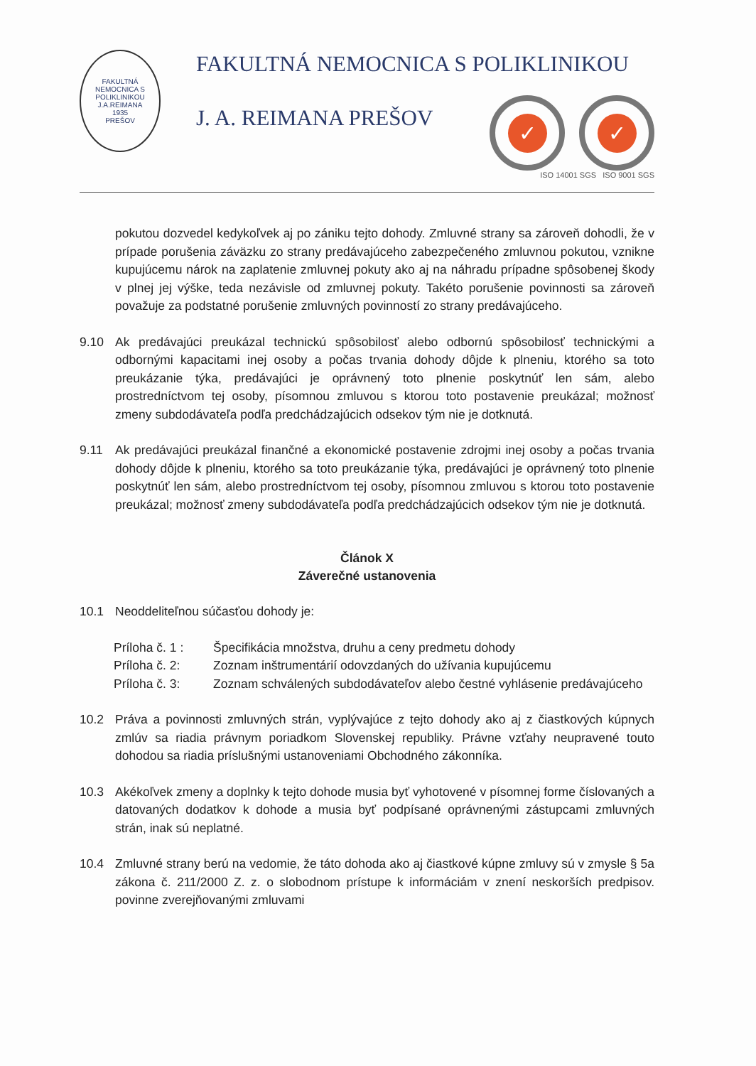FAKULTNÁ NEMOCNICA S POLIKLINIKOU J.A.REIMANA
1935
PREŠOV
FAKULTNÁ NEMOCNICA S POLIKLINIKOU
J. A. REIMANA PREŠOV
✓ ✓
ISO 14001 SGS ISO 9001 SGS
pokutou dozvedel kedykoľvek aj po zániku tejto dohody. Zmluvné strany sa zároveň dohodli, že v prípade porušenia záväzku zo strany predávajúceho zabezpečeného zmluvnou pokutou, vznikne kupujúcemu nárok na zaplatenie zmluvnej pokuty ako aj na náhradu prípadne spôsobenej škody v plnej jej výške, teda nezávisle od zmluvnej pokuty. Takéto porušenie povinnosti sa zároveň považuje za podstatné porušenie zmluvných povinností zo strany predávajúceho.
9.10 Ak predávajúci preukázal technickú spôsobilosť alebo odbornú spôsobilosť technickými a odbornými kapacitami inej osoby a počas trvania dohody dôjde k plneniu, ktorého sa toto preukázanie týka, predávajúci je oprávnený toto plnenie poskytnúť len sám, alebo prostredníctvom tej osoby, písomnou zmluvou s ktorou toto postavenie preukázal; možnosť zmeny subdodávateľa podľa predchádzajúcich odsekov tým nie je dotknutá.
9.11 Ak predávajúci preukázal finančné a ekonomické postavenie zdrojmi inej osoby a počas trvania dohody dôjde k plneniu, ktorého sa toto preukázanie týka, predávajúci je oprávnený toto plnenie poskytnúť len sám, alebo prostredníctvom tej osoby, písomnou zmluvou s ktorou toto postavenie preukázal; možnosť zmeny subdodávateľa podľa predchádzajúcich odsekov tým nie je dotknutá.
Článok X
Záverečné ustanovenia
10.1 Neoddeliteľnou súčasťou dohody je:
Príloha č. 1 :
Špecifikácia množstva, druhu a ceny predmetu dohody
Príloha č. 2:
Zoznam inštrumentárií odovzdaných do užívania kupujúcemu
Príloha č. 3:
Zoznam schválených subdodávateľov alebo čestné vyhlásenie predávajúceho
10.2 Práva a povinnosti zmluvných strán, vyplývajúce z tejto dohody ako aj z čiastkových kúpnych zmlúv sa riadia právnym poriadkom Slovenskej republiky. Právne vzťahy neupravené touto dohodou sa riadia príslušnými ustanoveniami Obchodného zákonníka.
10.3 Akékoľvek zmeny a doplnky k tejto dohode musia byť vyhotovené v písomnej forme číslovaných a datovaných dodatkov k dohode a musia byť podpísané oprávnenými zástupcami zmluvných strán, inak sú neplatné.
10.4 Zmluvné strany berú na vedomie, že táto dohoda ako aj čiastkové kúpne zmluvy sú v zmysle § 5a zákona č. 211/2000 Z. z. o slobodnom prístupe k informáciám v znení neskorších predpisov. povinne zverejňovanými zmluvami